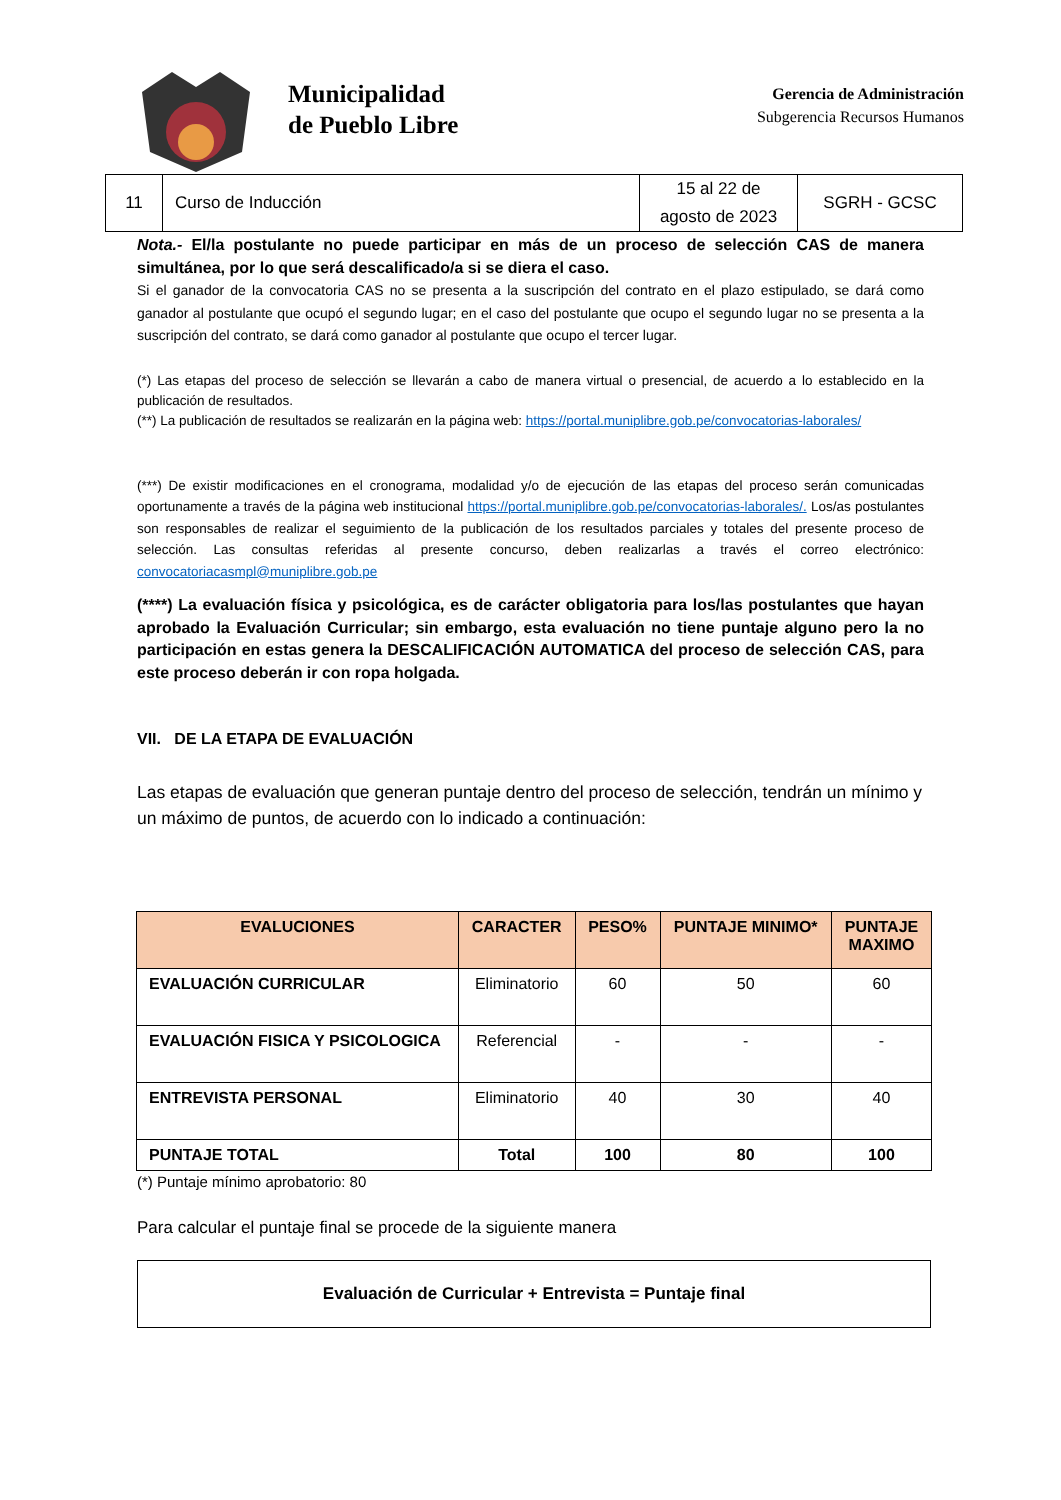Municipalidad
de Pueblo Libre
Gerencia de Administración
Subgerencia Recursos Humanos
| 11 | Curso de Inducción | 15 al 22 de agosto de 2023 | SGRH - GCSC |
Nota.- El/la postulante no puede participar en más de un proceso de selección CAS de manera simultánea, por lo que será descalificado/a si se diera el caso.
Si el ganador de la convocatoria CAS no se presenta a la suscripción del contrato en el plazo estipulado, se dará como ganador al postulante que ocupó el segundo lugar; en el caso del postulante que ocupo el segundo lugar no se presenta a la suscripción del contrato, se dará como ganador al postulante que ocupo el tercer lugar.
(*) Las etapas del proceso de selección se llevarán a cabo de manera virtual o presencial, de acuerdo a lo establecido en la publicación de resultados.
(**) La publicación de resultados se realizarán en la página web: https://portal.muniplibre.gob.pe/convocatorias-laborales/
(***) De existir modificaciones en el cronograma, modalidad y/o de ejecución de las etapas del proceso serán comunicadas oportunamente a través de la página web institucional https://portal.muniplibre.gob.pe/convocatorias-laborales/. Los/as postulantes son responsables de realizar el seguimiento de la publicación de los resultados parciales y totales del presente proceso de selección. Las consultas referidas al presente concurso, deben realizarlas a través el correo electrónico: convocatoriacasmpl@muniplibre.gob.pe
(****) La evaluación física y psicológica, es de carácter obligatoria para los/las postulantes que hayan aprobado la Evaluación Curricular; sin embargo, esta evaluación no tiene puntaje alguno pero la no participación en estas genera la DESCALIFICACIÓN AUTOMATICA del proceso de selección CAS, para este proceso deberán ir con ropa holgada.
VII. DE LA ETAPA DE EVALUACIÓN
Las etapas de evaluación que generan puntaje dentro del proceso de selección, tendrán un mínimo y un máximo de puntos, de acuerdo con lo indicado a continuación:
| EVALUCIONES | CARACTER | PESO% | PUNTAJE MINIMO* | PUNTAJE MAXIMO |
| --- | --- | --- | --- | --- |
| EVALUACIÓN CURRICULAR | Eliminatorio | 60 | 50 | 60 |
| EVALUACIÓN FISICA Y PSICOLOGICA | Referencial | - | - | - |
| ENTREVISTA PERSONAL | Eliminatorio | 40 | 30 | 40 |
| PUNTAJE TOTAL | Total | 100 | 80 | 100 |
(*) Puntaje mínimo aprobatorio: 80
Para calcular el puntaje final se procede de la siguiente manera
Evaluación de Curricular + Entrevista = Puntaje final